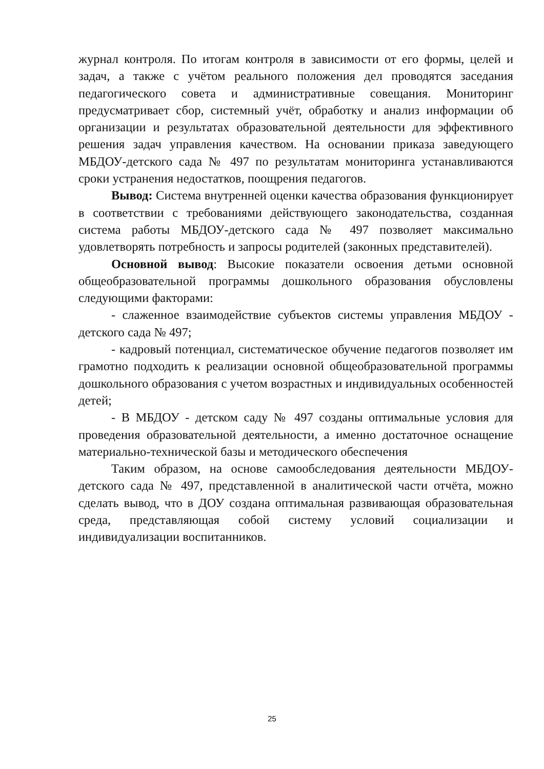журнал контроля. По итогам контроля в зависимости от его формы, целей и задач, а также с учётом реального положения дел проводятся заседания педагогического совета и административные совещания. Мониторинг предусматривает сбор, системный учёт, обработку и анализ информации об организации и результатах образовательной деятельности для эффективного решения задач управления качеством. На основании приказа заведующего МБДОУ-детского сада № 497 по результатам мониторинга устанавливаются сроки устранения недостатков, поощрения педагогов.
Вывод: Система внутренней оценки качества образования функционирует в соответствии с требованиями действующего законодательства, созданная система работы МБДОУ-детского сада № 497 позволяет максимально удовлетворять потребность и запросы родителей (законных представителей).
Основной вывод: Высокие показатели освоения детьми основной общеобразовательной программы дошкольного образования обусловлены следующими факторами:
- слаженное взаимодействие субъектов системы управления МБДОУ - детского сада № 497;
- кадровый потенциал, систематическое обучение педагогов позволяет им грамотно подходить к реализации основной общеобразовательной программы дошкольного образования с учетом возрастных и индивидуальных особенностей детей;
- В МБДОУ - детском саду № 497 созданы оптимальные условия для проведения образовательной деятельности, а именно достаточное оснащение материально-технической базы и методического обеспечения
Таким образом, на основе самообследования деятельности МБДОУ-детского сада № 497, представленной в аналитической части отчёта, можно сделать вывод, что в ДОУ создана оптимальная развивающая образовательная среда, представляющая собой систему условий социализации и индивидуализации воспитанников.
25